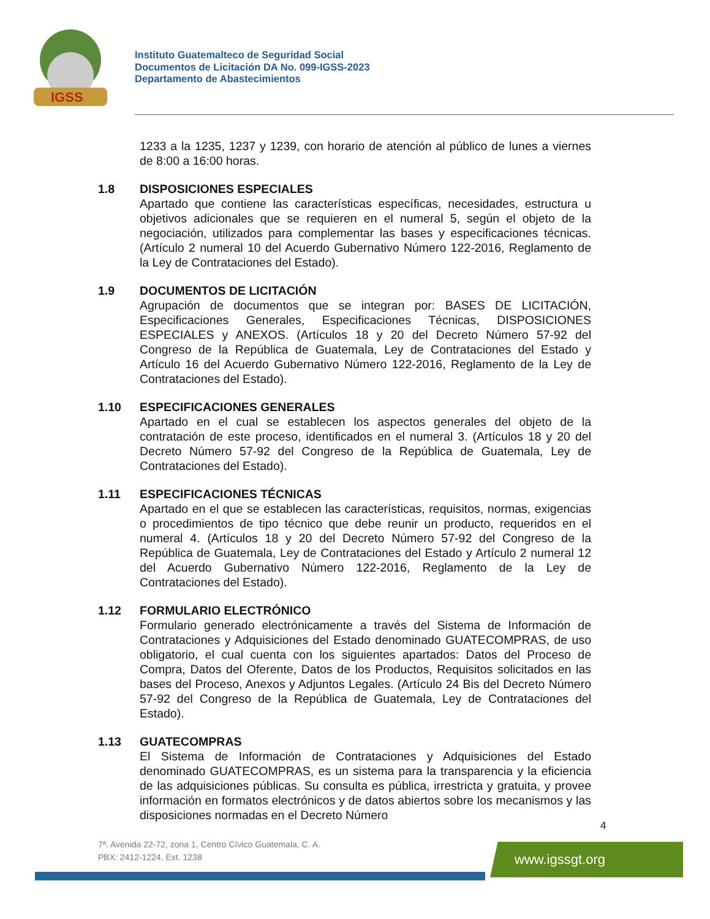IGSS
Instituto Guatemalteco de Seguridad Social
Documentos de Licitación DA No. 099-IGSS-2023
Departamento de Abastecimientos
1233 a la 1235, 1237 y 1239, con horario de atención al público de lunes a viernes de 8:00 a 16:00 horas.
1.8 DISPOSICIONES ESPECIALES
Apartado que contiene las características específicas, necesidades, estructura u objetivos adicionales que se requieren en el numeral 5, según el objeto de la negociación, utilizados para complementar las bases y especificaciones técnicas. (Artículo 2 numeral 10 del Acuerdo Gubernativo Número 122-2016, Reglamento de la Ley de Contrataciones del Estado).
1.9 DOCUMENTOS DE LICITACIÓN
Agrupación de documentos que se integran por: BASES DE LICITACIÓN, Especificaciones Generales, Especificaciones Técnicas, DISPOSICIONES ESPECIALES y ANEXOS. (Artículos 18 y 20 del Decreto Número 57-92 del Congreso de la República de Guatemala, Ley de Contrataciones del Estado y Artículo 16 del Acuerdo Gubernativo Número 122-2016, Reglamento de la Ley de Contrataciones del Estado).
1.10 ESPECIFICACIONES GENERALES
Apartado en el cual se establecen los aspectos generales del objeto de la contratación de este proceso, identificados en el numeral 3. (Artículos 18 y 20 del Decreto Número 57-92 del Congreso de la República de Guatemala, Ley de Contrataciones del Estado).
1.11 ESPECIFICACIONES TÉCNICAS
Apartado en el que se establecen las características, requisitos, normas, exigencias o procedimientos de tipo técnico que debe reunir un producto, requeridos en el numeral 4. (Artículos 18 y 20 del Decreto Número 57-92 del Congreso de la República de Guatemala, Ley de Contrataciones del Estado y Artículo 2 numeral 12 del Acuerdo Gubernativo Número 122-2016, Reglamento de la Ley de Contrataciones del Estado).
1.12 FORMULARIO ELECTRÓNICO
Formulario generado electrónicamente a través del Sistema de Información de Contrataciones y Adquisiciones del Estado denominado GUATECOMPRAS, de uso obligatorio, el cual cuenta con los siguientes apartados: Datos del Proceso de Compra, Datos del Oferente, Datos de los Productos, Requisitos solicitados en las bases del Proceso, Anexos y Adjuntos Legales. (Artículo 24 Bis del Decreto Número 57-92 del Congreso de la República de Guatemala, Ley de Contrataciones del Estado).
1.13 GUATECOMPRAS
El Sistema de Información de Contrataciones y Adquisiciones del Estado denominado GUATECOMPRAS, es un sistema para la transparencia y la eficiencia de las adquisiciones públicas. Su consulta es pública, irrestricta y gratuita, y provee información en formatos electrónicos y de datos abiertos sobre los mecanismos y las disposiciones normadas en el Decreto Número
4
7ª. Avenida 22-72, zona 1, Centro Cívico Guatemala, C. A.
PBX: 2412-1224, Ext. 1238
www.igssgt.org